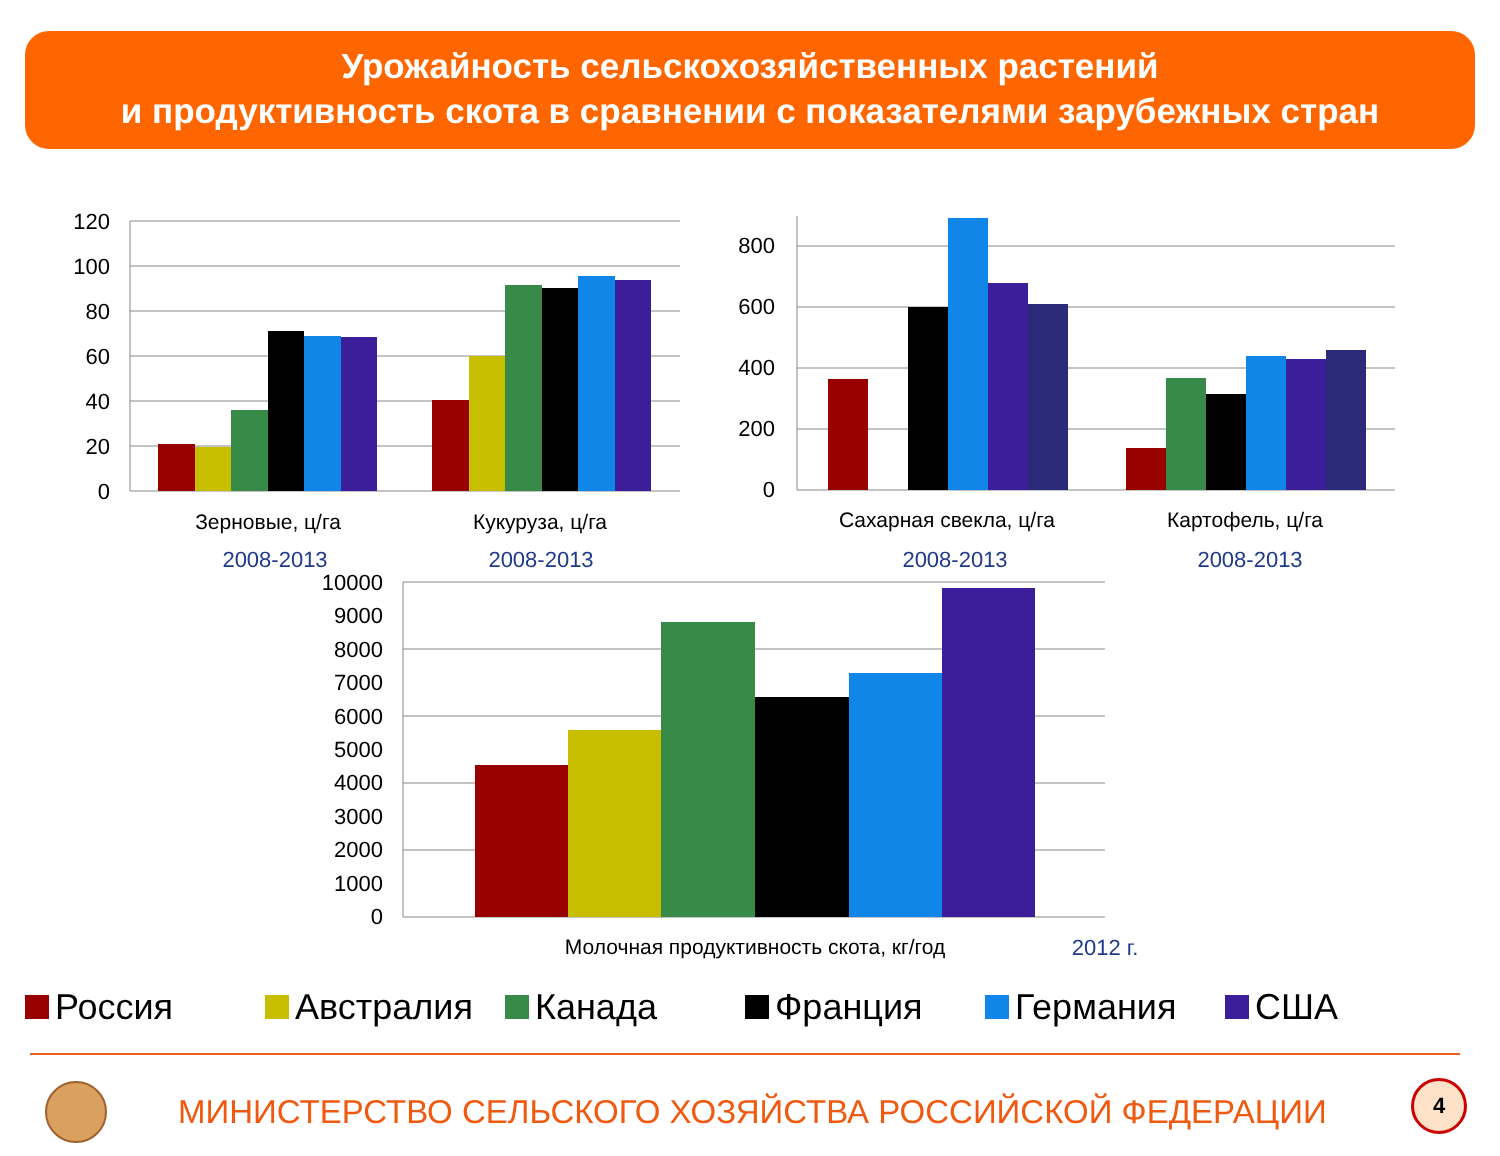Урожайность сельскохозяйственных растений
и продуктивность скота в сравнении с показателями зарубежных стран
120
100
80
60
40
20
0
Зерновые, ц/га
Кукуруза, ц/га
2008-2013
2008-2013
800
600
400
200
0
Сахарная свекла, ц/га
Картофель, ц/га
2008-2013
2008-2013
10000
9000
8000
7000
6000
5000
4000
3000
2000
1000
0
Молочная продуктивность скота, кг/год
2012 г.
Россия Австралия Канада Франция Германия США
МИНИСТЕРСТВО СЕЛЬСКОГО ХОЗЯЙСТВА РОССИЙСКОЙ ФЕДЕРАЦИИ
4